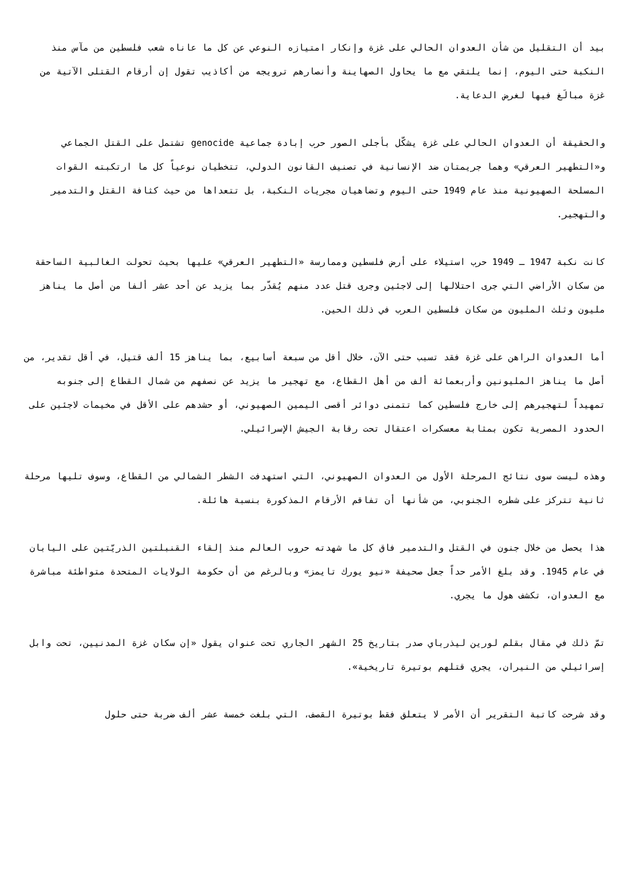بيد أن التقليل من شأن العدوان الحالي على غزة وإنكار امتيازه النوعي عن كل ما عاناه شعب فلسطين من مآس منذ النكبة حتى اليوم، إنما يلتقي مع ما يحاول الصهاينة وأنصارهم ترويجه من أكاذيب تقول إن أرقام القتلى الآتية من غزة مبالَغ فيها لغرض الدعاية.
والحقيقة أن العدوان الحالي على غزة يشكّل بأجلى الصور حرب إبادة جماعية genocide تشتمل على القتل الجماعي و«التطهير العرقي» وهما جريمتان ضد الإنسانية في تصنيف القانون الدولي، تتخطيان نوعياً كل ما ارتكبته القوات المسلحة الصهيونية منذ عام 1949 حتى اليوم وتضاهيان مجريات النكبة، بل تتعداها من حيث كثافة القتل والتدمير والتهجير.
كانت نكبة 1947 ـ 1949 حرب استيلاء على أرض فلسطين وممارسة «التطهير العرقي» عليها بحيث تحولت الغالبية الساحقة من سكان الأراضي التي جرى احتلالها إلى لاجئين وجرى قتل عدد منهم يُقدّر بما يزيد عن أحد عشر ألفا من أصل ما يناهز مليون وثلث المليون من سكان فلسطين العرب في ذلك الحين.
أما العدوان الراهن على غزة فقد تسبب حتى الآن، خلال أقل من سبعة أسابيع، بما يناهز 15 ألف قتيل، في أقل تقدير، من أصل ما يناهز المليونين وأربعمائة ألف من أهل القطاع، مع تهجير ما يزيد عن نصفهم من شمال القطاع إلى جنوبه تمهيداً لتهجيرهم إلى خارج فلسطين كما تتمنى دوائر أقصى اليمين الصهيوني، أو حشدهم على الأقل في مخيمات لاجئين على الحدود المصرية تكون بمثابة معسكرات اعتقال تحت رقابة الجيش الإسرائيلي.
وهذه ليست سوى نتائج المرحلة الأول من العدوان الصهيوني، التي استهدفت الشطر الشمالي من القطاع، وسوف تليها مرحلة ثانية تتركز على شطره الجنوبي، من شأنها أن تفاقم الأرقام المذكورة بنسبة هائلة.
هذا يحصل من خلال جنون في القتل والتدمير فاق كل ما شهدته حروب العالم منذ إلقاء القنبلتين الذريّتين على اليابان في عام 1945. وقد بلغ الأمر حداً جعل صحيفة «نيو يورك تايمز» وبالرغم من أن حكومة الولايات المتحدة متواطئة مباشرة مع العدوان، تكشف هول ما يجري.
تمّ ذلك في مقال بقلم لورين ليذرباي صدر بتاريخ 25 الشهر الجاري تحت عنوان يقول «إن سكان غزة المدنيين، تحت وابل إسرائيلي من النيران، يجري قتلهم بوتيرة تاريخية».
وقد شرحت كاتبة التقرير أن الأمر لا يتعلق فقط بوتيرة القصف، التي بلغت خمسة عشر ألف ضربة حتى حلول